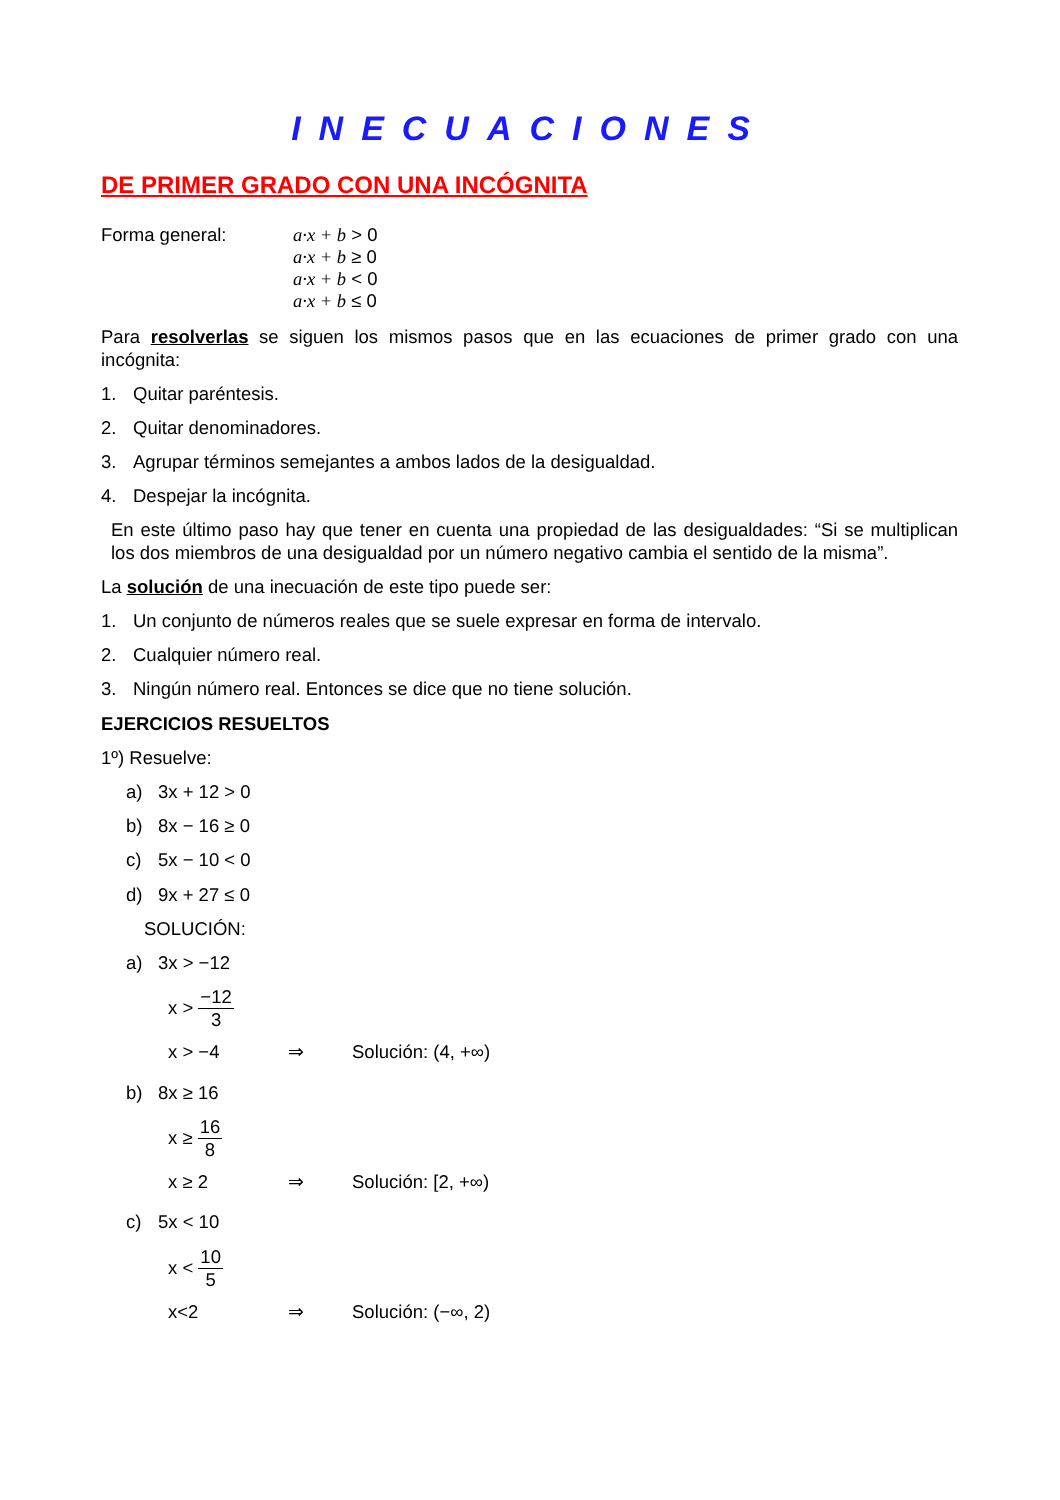INECUACIONES
DE PRIMER GRADO CON UNA INCÓGNITA
Forma general: a·x + b > 0
a·x + b ≥ 0
a·x + b < 0
a·x + b ≤ 0
Para resolverlas se siguen los mismos pasos que en las ecuaciones de primer grado con una incógnita:
1. Quitar paréntesis.
2. Quitar denominadores.
3. Agrupar términos semejantes a ambos lados de la desigualdad.
4. Despejar la incógnita.
En este último paso hay que tener en cuenta una propiedad de las desigualdades: “Si se multiplican los dos miembros de una desigualdad por un número negativo cambia el sentido de la misma”.
La solución de una inecuación de este tipo puede ser:
1. Un conjunto de números reales que se suele expresar en forma de intervalo.
2. Cualquier número real.
3. Ningún número real. Entonces se dice que no tiene solución.
EJERCICIOS RESUELTOS
1º) Resuelve:
a) 3x + 12 > 0
b) 8x − 16 ≥ 0
c) 5x − 10 < 0
d) 9x + 27 ≤ 0
SOLUCIÓN:
a) 3x > −12
x > −12 3
x > −4 ⇒ Solución: (4, +∞)
b) 8x ≥ 16
x ≥ 16 8
x ≥ 2 ⇒ Solución: [2, +∞)
c) 5x < 10
x < 10 5
x<2 ⇒ Solución: (−∞, 2)